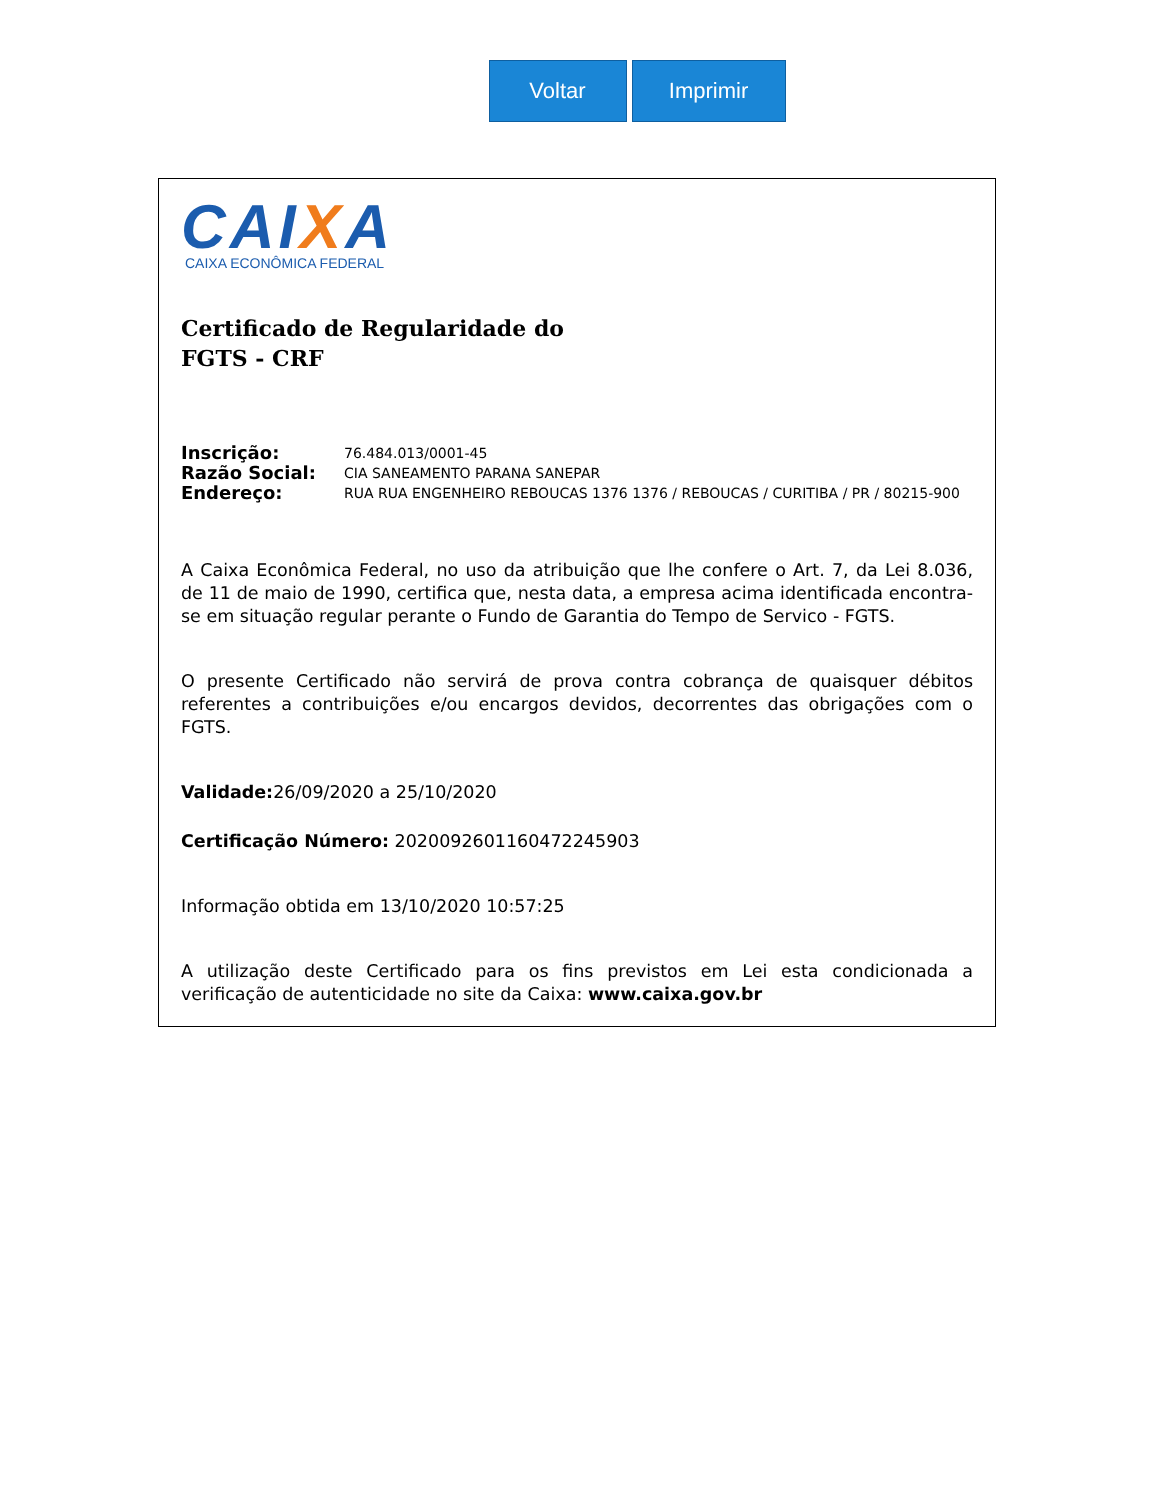Voltar Imprimir
CAIXA
CAIXA ECONÔMICA FEDERAL
Certificado de Regularidade do
FGTS - CRF
Inscrição: 76.484.013/0001-45
Razão Social: CIA SANEAMENTO PARANA SANEPAR
Endereço: RUA RUA ENGENHEIRO REBOUCAS 1376 1376 / REBOUCAS / CURITIBA / PR / 80215-900
A Caixa Econômica Federal, no uso da atribuição que lhe confere o Art. 7, da Lei 8.036, de 11 de maio de 1990, certifica que, nesta data, a empresa acima identificada encontra-se em situação regular perante o Fundo de Garantia do Tempo de Servico - FGTS.
O presente Certificado não servirá de prova contra cobrança de quaisquer débitos referentes a contribuições e/ou encargos devidos, decorrentes das obrigações com o FGTS.
Validade: 26/09/2020 a 25/10/2020
Certificação Número: 2020092601160472245903
Informação obtida em 13/10/2020 10:57:25
A utilização deste Certificado para os fins previstos em Lei esta condicionada a verificação de autenticidade no site da Caixa: www.caixa.gov.br